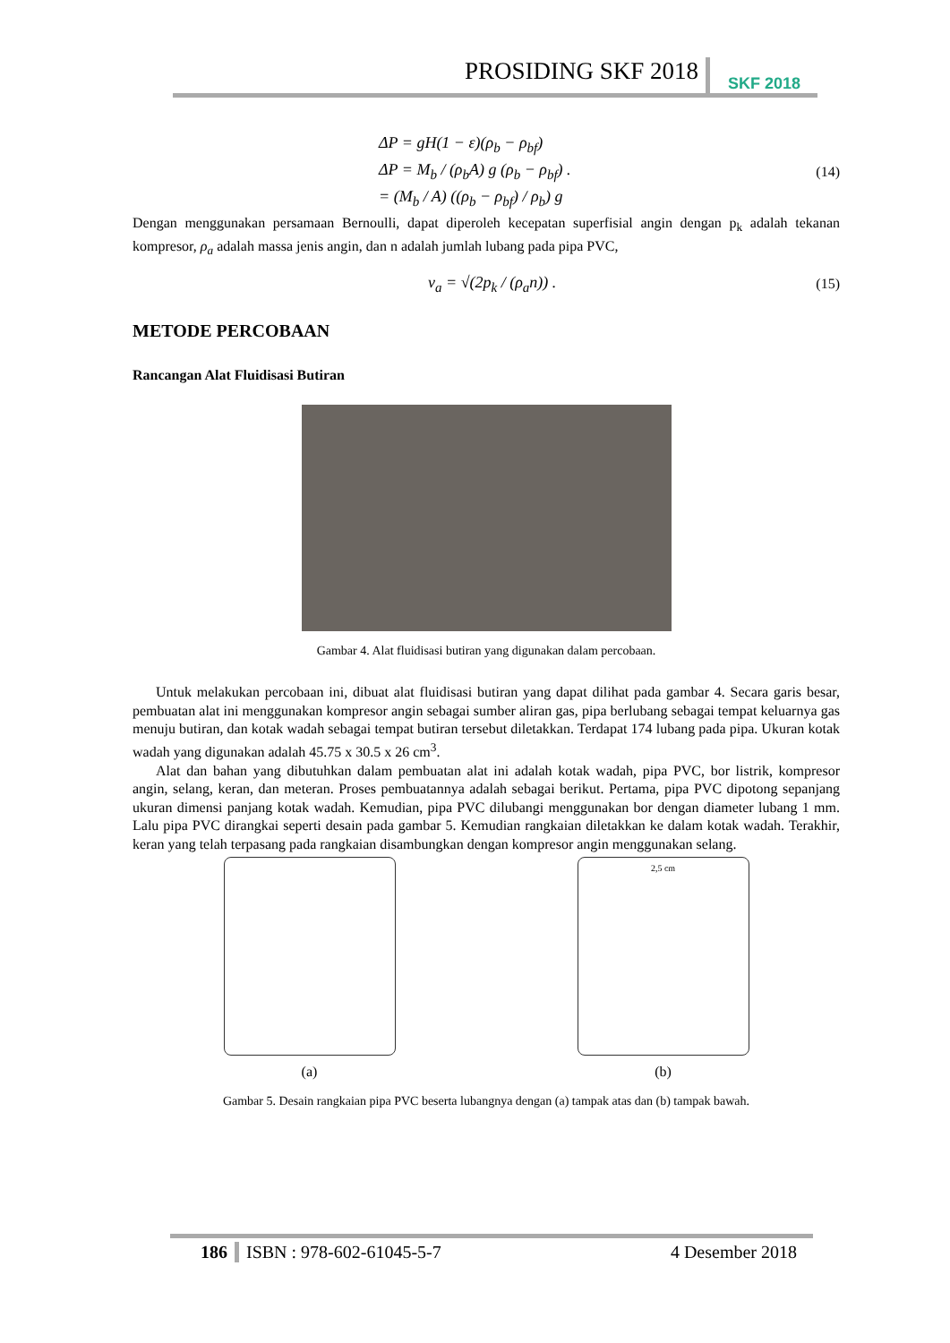PROSIDING SKF 2018 SKF 2018
ΔP = gH(1 − ε)(ρ<sub>b</sub> − ρ<sub>bf</sub>)
ΔP = M<sub>b</sub> / (ρ<sub>b</sub>A) g (ρ<sub>b</sub> − ρ<sub>bf</sub>) . (14)
= (M<sub>b</sub> / A) ((ρ<sub>b</sub> − ρ<sub>bf</sub>) / ρ<sub>b</sub>) g
Dengan menggunakan persamaan Bernoulli, dapat diperoleh kecepatan superfisial angin dengan p<sub>k</sub> adalah tekanan kompresor, ρ<sub>a</sub> adalah massa jenis angin, dan n adalah jumlah lubang pada pipa PVC,
v<sub>a</sub> = √(2p<sub>k</sub> / (ρ<sub>a</sub>n)) . (15)
METODE PERCOBAAN
Rancangan Alat Fluidisasi Butiran
Gambar 4. Alat fluidisasi butiran yang digunakan dalam percobaan.
Untuk melakukan percobaan ini, dibuat alat fluidisasi butiran yang dapat dilihat pada gambar 4. Secara garis besar, pembuatan alat ini menggunakan kompresor angin sebagai sumber aliran gas, pipa berlubang sebagai tempat keluarnya gas menuju butiran, dan kotak wadah sebagai tempat butiran tersebut diletakkan. Terdapat 174 lubang pada pipa. Ukuran kotak wadah yang digunakan adalah 45.75 x 30.5 x 26 cm<sup>3</sup>.
Alat dan bahan yang dibutuhkan dalam pembuatan alat ini adalah kotak wadah, pipa PVC, bor listrik, kompresor angin, selang, keran, dan meteran. Proses pembuatannya adalah sebagai berikut. Pertama, pipa PVC dipotong sepanjang ukuran dimensi panjang kotak wadah. Kemudian, pipa PVC dilubangi menggunakan bor dengan diameter lubang 1 mm. Lalu pipa PVC dirangkai seperti desain pada gambar 5. Kemudian rangkaian diletakkan ke dalam kotak wadah. Terakhir, keran yang telah terpasang pada rangkaian disambungkan dengan kompresor angin menggunakan selang.
(a)
2,5 cm
(b)
Gambar 5. Desain rangkaian pipa PVC beserta lubangnya dengan (a) tampak atas dan (b) tampak bawah.
186 ISBN : 978-602-61045-5-7 4 Desember 2018